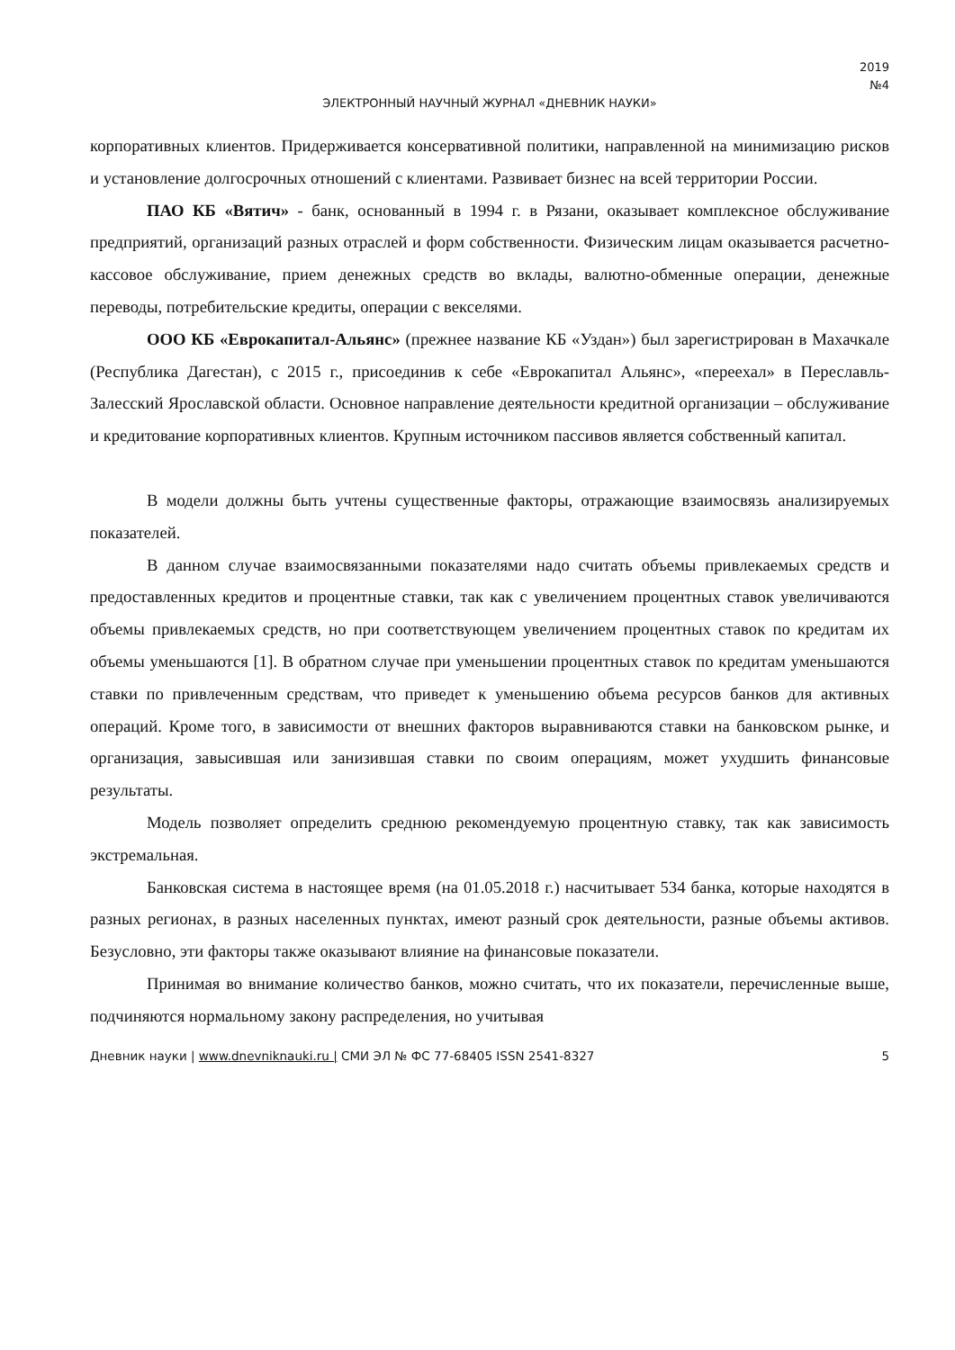2019
№4
ЭЛЕКТРОННЫЙ НАУЧНЫЙ ЖУРНАЛ «ДНЕВНИК НАУКИ»
корпоративных клиентов. Придерживается консервативной политики, направленной на минимизацию рисков и установление долгосрочных отношений с клиентами. Развивает бизнес на всей территории России.
ПАО КБ «Вятич» - банк, основанный в 1994 г. в Рязани, оказывает комплексное обслуживание предприятий, организаций разных отраслей и форм собственности. Физическим лицам оказывается расчетно-кассовое обслуживание, прием денежных средств во вклады, валютно-обменные операции, денежные переводы, потребительские кредиты, операции с векселями.
ООО КБ «Еврокапитал-Альянс» (прежнее название КБ «Уздан») был зарегистрирован в Махачкале (Республика Дагестан), с 2015 г., присоединив к себе «Еврокапитал Альянс», «переехал» в Переславль-Залесский Ярославской области. Основное направление деятельности кредитной организации – обслуживание и кредитование корпоративных клиентов. Крупным источником пассивов является собственный капитал.
В модели должны быть учтены существенные факторы, отражающие взаимосвязь анализируемых показателей.
В данном случае взаимосвязанными показателями надо считать объемы привлекаемых средств и предоставленных кредитов и процентные ставки, так как с увеличением процентных ставок увеличиваются объемы привлекаемых средств, но при соответствующем увеличением процентных ставок по кредитам их объемы уменьшаются [1]. В обратном случае при уменьшении процентных ставок по кредитам уменьшаются ставки по привлеченным средствам, что приведет к уменьшению объема ресурсов банков для активных операций. Кроме того, в зависимости от внешних факторов выравниваются ставки на банковском рынке, и организация, завысившая или занизившая ставки по своим операциям, может ухудшить финансовые результаты.
Модель позволяет определить среднюю рекомендуемую процентную ставку, так как зависимость экстремальная.
Банковская система в настоящее время (на 01.05.2018 г.) насчитывает 534 банка, которые находятся в разных регионах, в разных населенных пунктах, имеют разный срок деятельности, разные объемы активов. Безусловно, эти факторы также оказывают влияние на финансовые показатели.
Принимая во внимание количество банков, можно считать, что их показатели, перечисленные выше, подчиняются нормальному закону распределения, но учитывая
Дневник науки | www.dnevniknauki.ru | СМИ ЭЛ № ФС 77-68405 ISSN 2541-8327 5